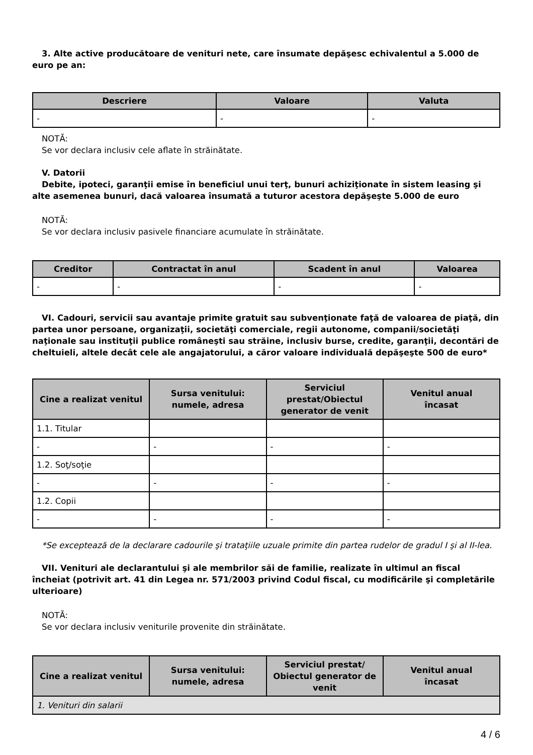3. Alte active producătoare de venituri nete, care însumate depăşesc echivalentul a 5.000 de euro pe an:
| Descriere | Valoare | Valuta |
| --- | --- | --- |
| - | - | - |
NOTĂ:
Se vor declara inclusiv cele aflate în străinătate.
V. Datorii
Debite, ipoteci, garanţii emise în beneficiul unui terţ, bunuri achiziţionate în sistem leasing şi alte asemenea bunuri, dacă valoarea însumată a tuturor acestora depăşeşte 5.000 de euro
NOTĂ:
Se vor declara inclusiv pasivele financiare acumulate în străinătate.
| Creditor | Contractat în anul | Scadent în anul | Valoarea |
| --- | --- | --- | --- |
| - | - | - | - |
VI. Cadouri, servicii sau avantaje primite gratuit sau subvenţionate faţă de valoarea de piaţă, din partea unor persoane, organizaţii, societăţi comerciale, regii autonome, companii/societăţi naţionale sau instituţii publice româneşti sau străine, inclusiv burse, credite, garanţii, decontări de cheltuieli, altele decât cele ale angajatorului, a căror valoare individuală depăşeşte 500 de euro*
| Cine a realizat venitul | Sursa venitului: numele, adresa | Serviciul prestat/Obiectul generator de venit | Venitul anual încasat |
| --- | --- | --- | --- |
| 1.1. Titular | | | |
| - | - | - | - |
| 1.2. Soţ/soţie | | | |
| - | - | - | - |
| 1.2. Copii | | | |
| - | - | - | - |
*Se exceptează de la declarare cadourile şi trataţiile uzuale primite din partea rudelor de gradul I şi al II-lea.
VII. Venituri ale declarantului şi ale membrilor săi de familie, realizate în ultimul an fiscal încheiat (potrivit art. 41 din Legea nr. 571/2003 privind Codul fiscal, cu modificările şi completările ulterioare)
NOTĂ:
Se vor declara inclusiv veniturile provenite din străinătate.
| Cine a realizat venitul | Sursa venitului: numele, adresa | Serviciul prestat/ Obiectul generator de venit | Venitul anual încasat |
| --- | --- | --- | --- |
| 1. Venituri din salarii | | | |
4 / 6